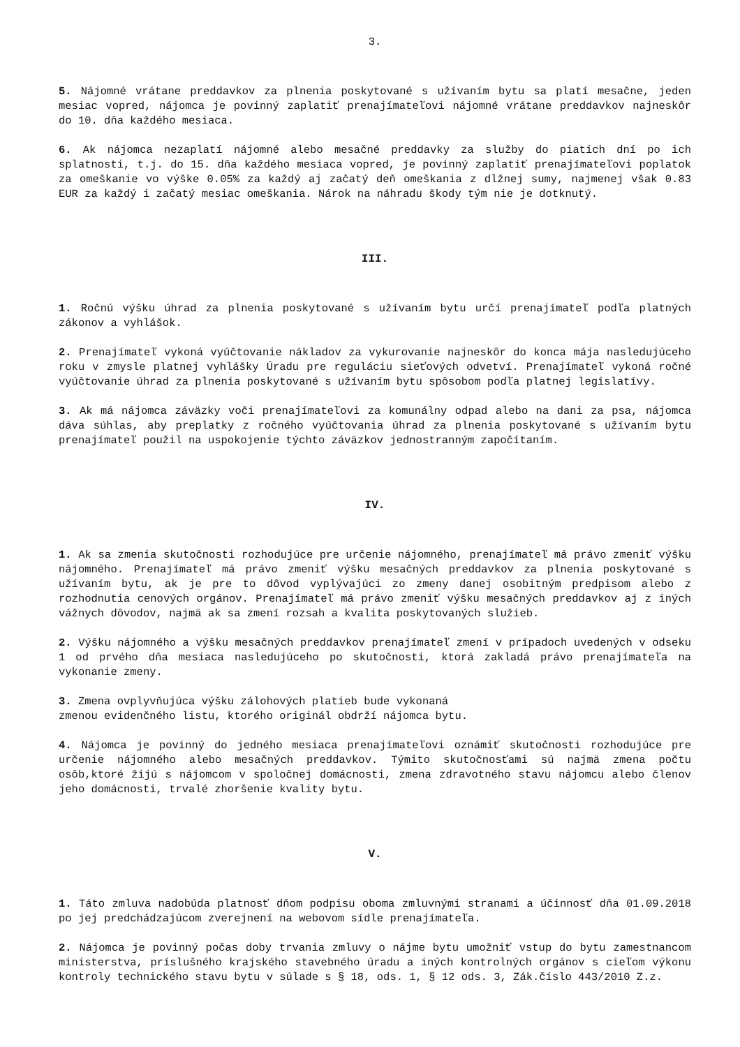3.
5. Nájomné vrátane preddavkov za plnenia poskytované s užívaním bytu sa platí mesačne, jeden mesiac vopred, nájomca je povinný zaplatiť prenajímateľovi nájomné vrátane preddavkov najneskôr do 10. dňa každého mesiaca.
6. Ak nájomca nezaplatí nájomné alebo mesačné preddavky za služby do piatich dní po ich splatnosti, t.j. do 15. dňa každého mesiaca vopred, je povinný zaplatiť prenajímateľovi poplatok za omeškanie vo výške 0.05% za každý aj začatý deň omeškania z dlžnej sumy, najmenej však 0.83 EUR za každý i začatý mesiac omeškania. Nárok na náhradu škody tým nie je dotknutý.
III.
1. Ročnú výšku úhrad za plnenia poskytované s užívaním bytu určí prenajímateľ podľa platných zákonov a vyhlášok.
2. Prenajímateľ vykoná vyúčtovanie nákladov za vykurovanie najneskôr do konca mája nasledujúceho roku v zmysle platnej vyhlášky Úradu pre reguláciu sieťových odvetví. Prenajímateľ vykoná ročné vyúčtovanie úhrad za plnenia poskytované s užívaním bytu spôsobom podľa platnej legislatívy.
3. Ak má nájomca záväzky voči prenajímateľovi za komunálny odpad alebo na dani za psa, nájomca dáva súhlas, aby preplatky z ročného vyúčtovania úhrad za plnenia poskytované s užívaním bytu prenajímateľ použil na uspokojenie týchto záväzkov jednostranným započítaním.
IV.
1. Ak sa zmenia skutočnosti rozhodujúce pre určenie nájomného, prenajímateľ má právo zmeniť výšku nájomného. Prenajímateľ má právo zmeniť výšku mesačných preddavkov za plnenia poskytované s užívaním bytu, ak je pre to dôvod vyplývajúci zo zmeny danej osobitným predpisom alebo z rozhodnutia cenových orgánov. Prenajímateľ má právo zmeniť výšku mesačných preddavkov aj z iných vážnych dôvodov, najmä ak sa zmení rozsah a kvalita poskytovaných služieb.
2. Výšku nájomného a výšku mesačných preddavkov prenajímateľ zmení v prípadoch uvedených v odseku 1 od prvého dňa mesiaca nasledujúceho po skutočnosti, ktorá zakladá právo prenajímateľa na vykonanie zmeny.
3. Zmena ovplyvňujúca výšku zálohových platieb bude vykonaná
zmenou evidenčného listu, ktorého originál obdrží nájomca bytu.
4. Nájomca je povinný do jedného mesiaca prenajímateľovi oznámiť skutočnosti rozhodujúce pre určenie nájomného alebo mesačných preddavkov. Týmito skutočnosťami sú najmä zmena počtu osôb,ktoré žijú s nájomcom v spoločnej domácnosti, zmena zdravotného stavu nájomcu alebo členov jeho domácnosti, trvalé zhoršenie kvality bytu.
V.
1. Táto zmluva nadobúda platnosť dňom podpisu oboma zmluvnými stranami a účinnosť dňa 01.09.2018 po jej predchádzajúcom zverejnení na webovom sídle prenajímateľa.
2. Nájomca je povinný počas doby trvania zmluvy o nájme bytu umožniť vstup do bytu zamestnancom ministerstva, príslušného krajského stavebného úradu a iných kontrolných orgánov s cieľom výkonu kontroly technického stavu bytu v súlade s § 18, ods. 1, § 12 ods. 3, Zák.číslo 443/2010 Z.z.